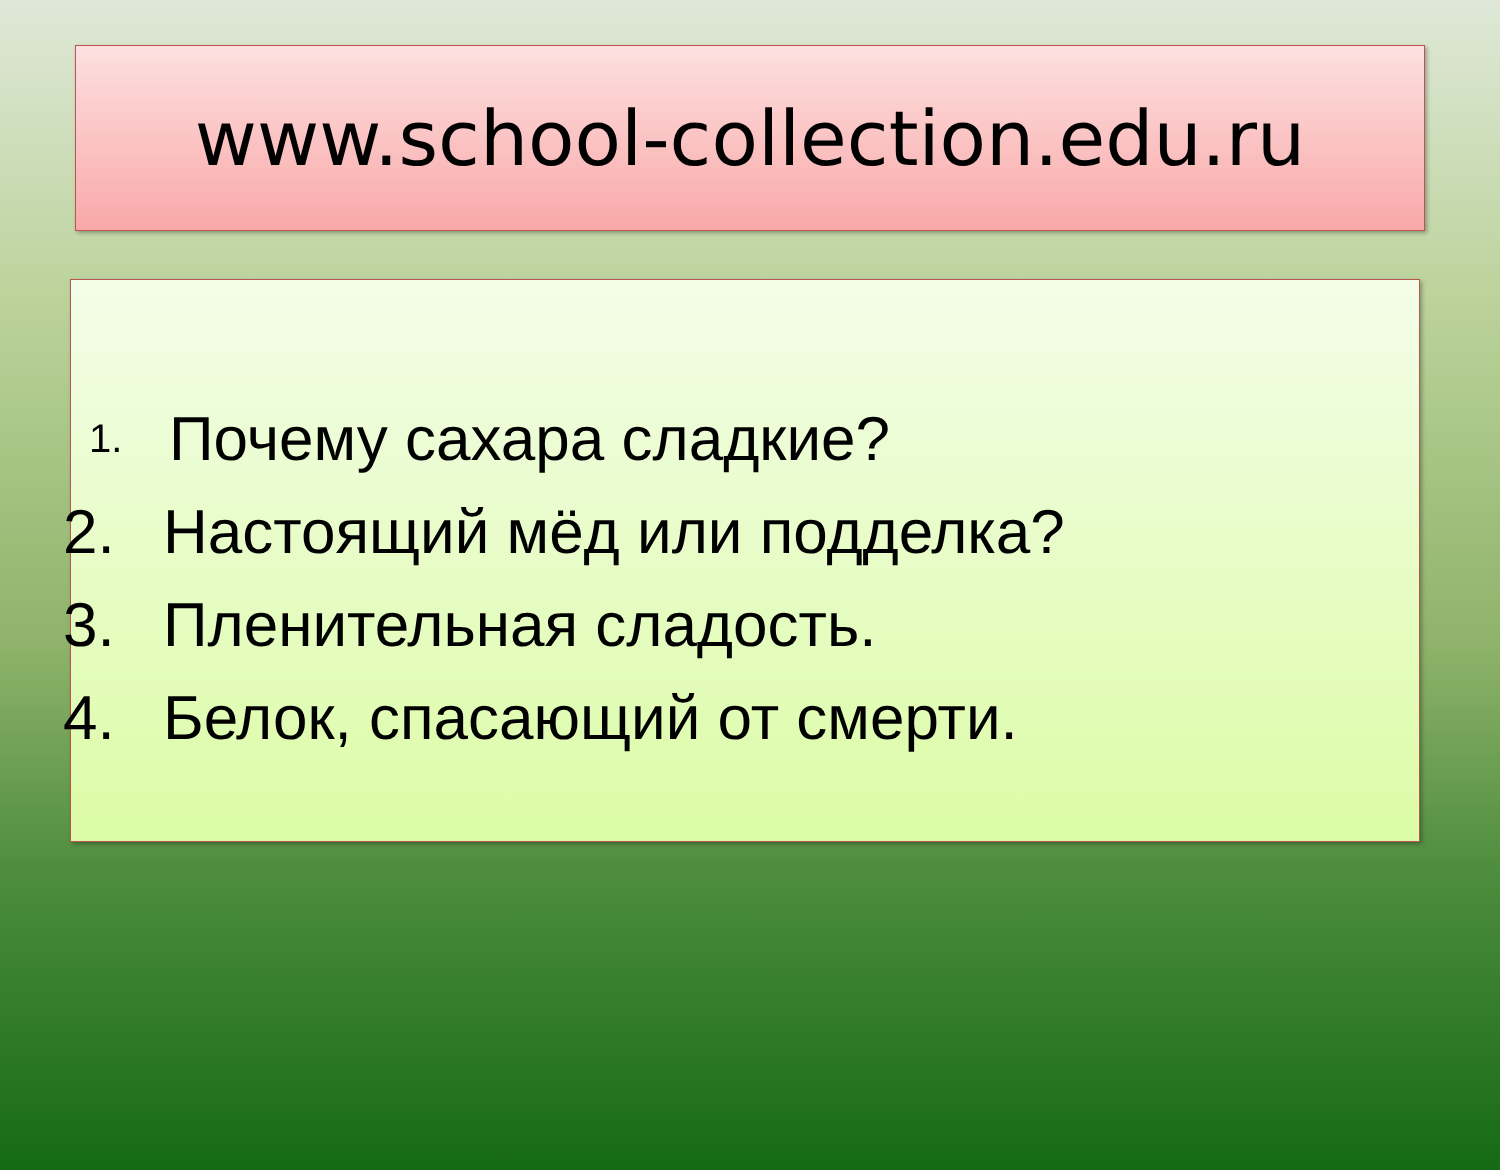www.school-collection.edu.ru
1. Почему сахара сладкие?
2. Настоящий мёд или подделка?
3. Пленительная сладость.
4. Белок, спасающий от смерти.